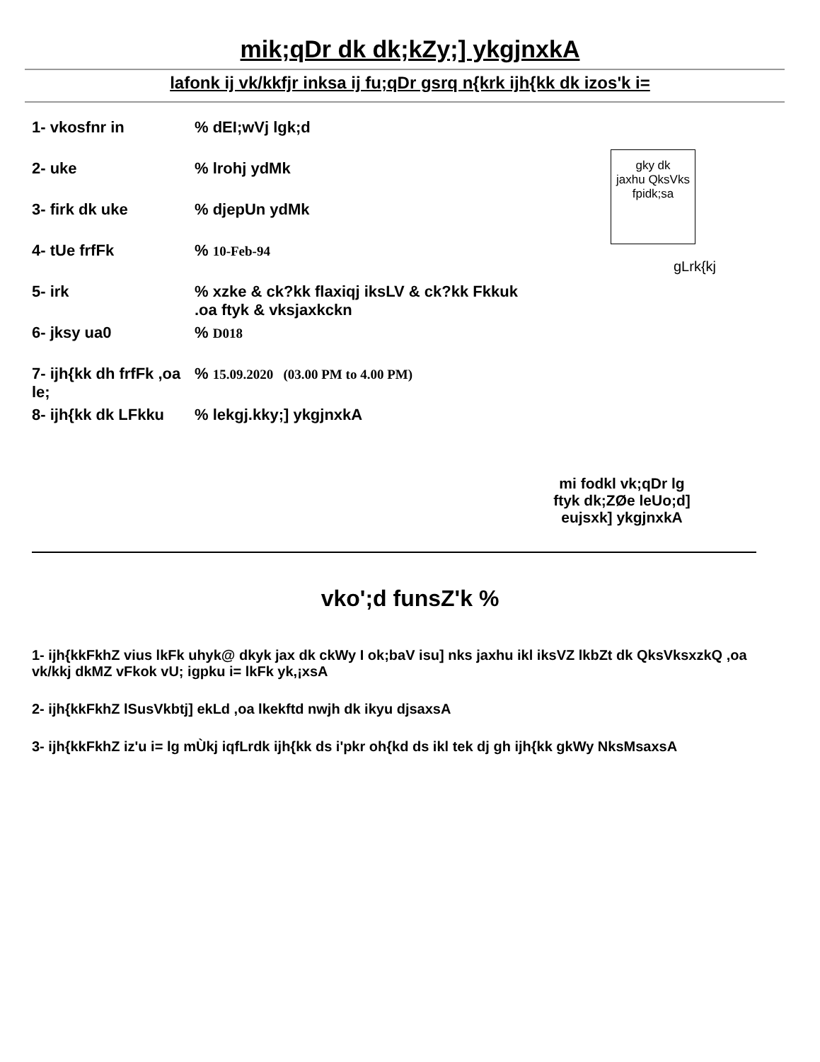mik;qDr dk dk;kZy;] ykgjnxkA
lafonk ij vk/kkfjr inksa ij fu;qDr gsrq n{krk ijh{kk dk izos'k i=
1- vkosfnr in % dEI;wVj lgk;d
2- uke % lrohj ydMk
3- firk dk uke % djepUn ydMk
4- tUe frfFk % 10-Feb-94
5- irk % xzke & ck?kk flaxiqj iksLV & ck?kk Fkkuk
.oa ftyk & vksjaxkckn
6- jksy ua0 % D018
7- ijh{kk dh frfFk ,oa le;
% 15.09.2020 (03.00 PM to 4.00 PM)
8- ijh{kk dk LFkku
% lekgj.kky;] ykgjnxkA
gky dk
jaxhu QksVks
fpidk;sa
gLrk{kj
mi fodkl vk;qDr lg
ftyk dk;ZØe leUo;d]
eujsxk] ykgjnxkA
vko';d funsZ'k %
1- ijh{kkFkhZ vius lkFk uhyk@ dkyk jax dk ckWy I ok;baV isu] nks jaxhu ikl iksVZ lkbZt dk QksVksxzkQ ,oa vk/kkj dkMZ vFkok vU; igpku i= lkFk yk,¡xsA
2- ijh{kkFkhZ lSusVkbtj] ekLd ,oa lkekftd nwjh dk ikyu djsaxsA
3- ijh{kkFkhZ iz'u i= lg mÙkj iqfLrdk ijh{kk ds i'pkr oh{kd ds ikl tek dj gh ijh{kk gkWy NksMsaxsA